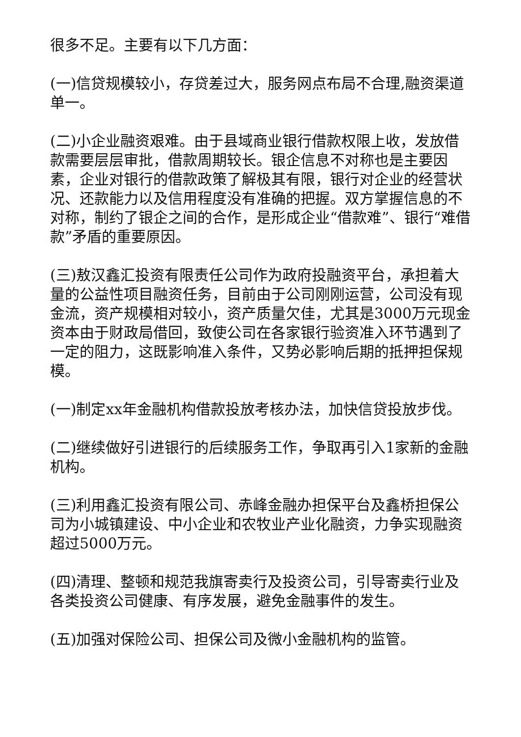很多不足。主要有以下几方面：
(一)信贷规模较小，存贷差过大，服务网点布局不合理,融资渠道单一。
(二)小企业融资艰难。由于县域商业银行借款权限上收，发放借款需要层层审批，借款周期较长。银企信息不对称也是主要因素，企业对银行的借款政策了解极其有限，银行对企业的经营状况、还款能力以及信用程度没有准确的把握。双方掌握信息的不对称，制约了银企之间的合作，是形成企业“借款难”、银行“难借款”矛盾的重要原因。
(三)敖汉鑫汇投资有限责任公司作为政府投融资平台，承担着大量的公益性项目融资任务，目前由于公司刚刚运营，公司没有现金流，资产规模相对较小，资产质量欠佳，尤其是3000万元现金资本由于财政局借回，致使公司在各家银行验资准入环节遇到了一定的阻力，这既影响准入条件，又势必影响后期的抵押担保规模。
(一)制定xx年金融机构借款投放考核办法，加快信贷投放步伐。
(二)继续做好引进银行的后续服务工作，争取再引入1家新的金融机构。
(三)利用鑫汇投资有限公司、赤峰金融办担保平台及鑫桥担保公司为小城镇建设、中小企业和农牧业产业化融资，力争实现融资超过5000万元。
(四)清理、整顿和规范我旗寄卖行及投资公司，引导寄卖行业及各类投资公司健康、有序发展，避免金融事件的发生。
(五)加强对保险公司、担保公司及微小金融机构的监管。